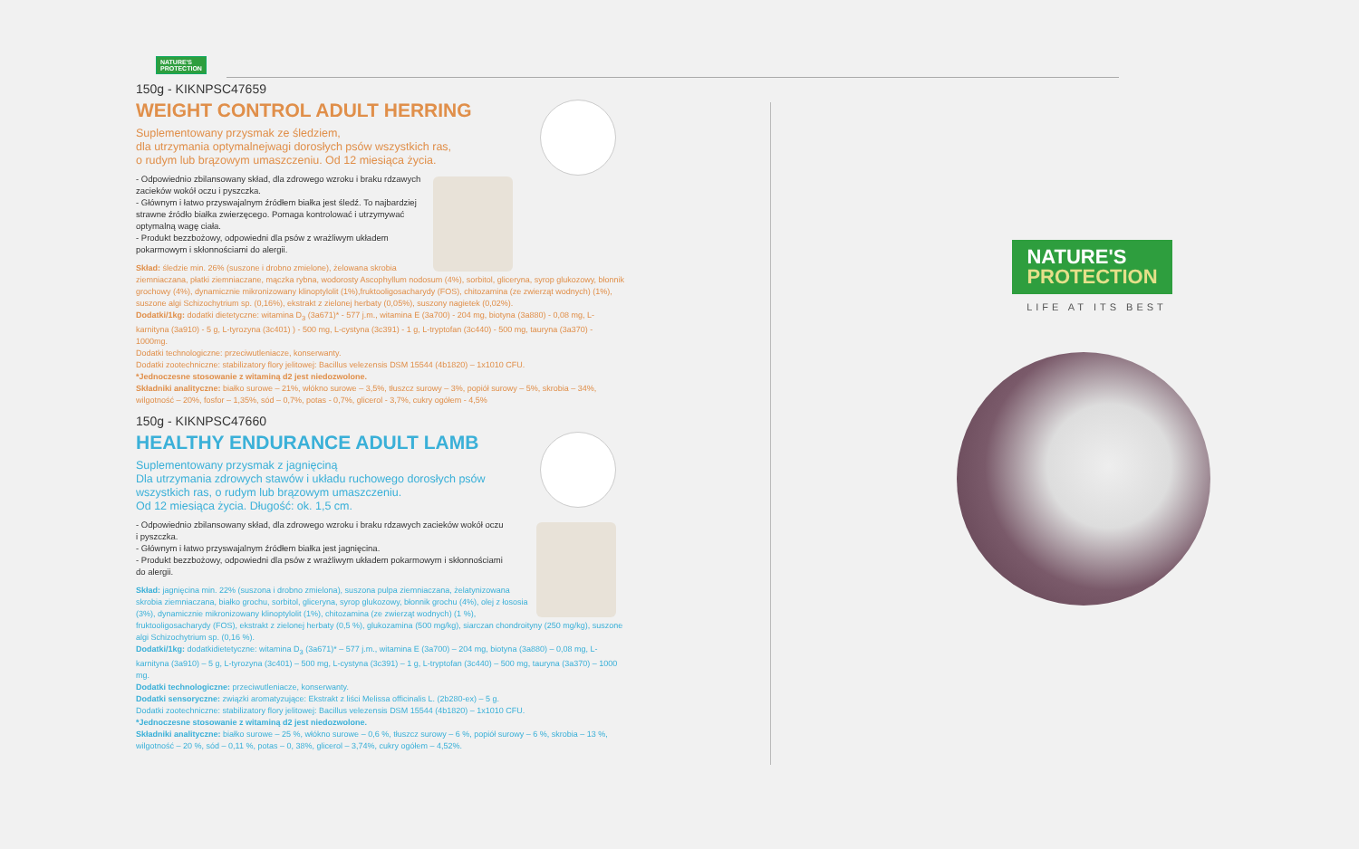NATURE'S
PROTECTION
150g - KIKNPSC47659
WEIGHT CONTROL ADULT HERRING
Suplementowany przysmak ze śledziem,
dla utrzymania optymalnejwagi dorosłych psów wszystkich ras,
o rudym lub brązowym umaszczeniu. Od 12 miesiąca życia.
- Odpowiednio zbilansowany skład, dla zdrowego wzroku i braku rdzawych zacieków wokół oczu i pyszczka.
- Głównym i łatwo przyswajalnym źródłem białka jest śledź. To najbardziej strawne źródło białka zwierzęcego. Pomaga kontrolować i utrzymywać optymalną wagę ciała.
- Produkt bezzbożowy, odpowiedni dla psów z wrażliwym układem pokarmowym i skłonnościami do alergii.
Skład: śledzie min. 26% (suszone i drobno zmielone), żelowana skrobia ziemniaczana, płatki ziemniaczane, mączka rybna, wodorosty Ascophyllum nodosum (4%), sorbitol, gliceryna, syrop glukozowy, błonnik grochowy (4%), dynamicznie mikronizowany klinoptylolit (1%),fruktooligosacharydy (FOS), chitozamina (ze zwierząt wodnych) (1%), suszone algi Schizochytrium sp. (0,16%), ekstrakt z zielonej herbaty (0,05%), suszony nagietek (0,02%).
Dodatki/1kg: dodatki dietetyczne: witamina D<sub>3</sub> (3a671)* - 577 j.m., witamina E (3a700) - 204 mg, biotyna (3a880) - 0,08 mg, L-karnityna (3a910) - 5 g, L-tyrozyna (3c401) ) - 500 mg, L-cystyna (3c391) - 1 g, L-tryptofan (3c440) - 500 mg, tauryna (3a370) - 1000mg.
Dodatki technologiczne: przeciwutleniacze, konserwanty.
Dodatki zootechniczne: stabilizatory flory jelitowej: Bacillus velezensis DSM 15544 (4b1820) – 1x1010 CFU.
*Jednoczesne stosowanie z witaminą d2 jest niedozwolone.
Składniki analityczne: białko surowe – 21%, włókno surowe – 3,5%, tłuszcz surowy – 3%, popiół surowy – 5%, skrobia – 34%, wilgotność – 20%, fosfor – 1,35%, sód – 0,7%, potas - 0,7%, glicerol - 3,7%, cukry ogółem - 4,5%
150g - KIKNPSC47660
HEALTHY ENDURANCE ADULT LAMB
Suplementowany przysmak z jagnięciną
Dla utrzymania zdrowych stawów i układu ruchowego dorosłych psów wszystkich ras, o rudym lub brązowym umaszczeniu.
Od 12 miesiąca życia. Długość: ok. 1,5 cm.
- Odpowiednio zbilansowany skład, dla zdrowego wzroku i braku rdzawych zacieków wokół oczu i pyszczka.
- Głównym i łatwo przyswajalnym źródłem białka jest jagnięcina.
- Produkt bezzbożowy, odpowiedni dla psów z wrażliwym układem pokarmowym i skłonnościami do alergii.
Skład: jagnięcina min. 22% (suszona i drobno zmielona), suszona pulpa ziemniaczana, żelatynizowana skrobia ziemniaczana, białko grochu, sorbitol, gliceryna, syrop glukozowy, błonnik grochu (4%), olej z łososia (3%), dynamicznie mikronizowany klinoptylolit (1%), chitozamina (ze zwierząt wodnych) (1 %), fruktooligosacharydy (FOS), ekstrakt z zielonej herbaty (0,5 %), glukozamina (500 mg/kg), siarczan chondroityny (250 mg/kg), suszone algi Schizochytrium sp. (0,16 %).
Dodatki/1kg: dodatkidietetyczne: witamina D<sub>3</sub> (3a671)* – 577 j.m., witamina E (3a700) – 204 mg, biotyna (3a880) – 0,08 mg, L-karnityna (3a910) – 5 g, L-tyrozyna (3c401) – 500 mg, L-cystyna (3c391) – 1 g, L-tryptofan (3c440) – 500 mg, tauryna (3a370) – 1000 mg.
Dodatki technologiczne: przeciwutleniacze, konserwanty.
Dodatki sensoryczne: związki aromatyzujące: Ekstrakt z liści Melissa officinalis L. (2b280-ex) – 5 g.
Dodatki zootechniczne: stabilizatory flory jelitowej: Bacillus velezensis DSM 15544 (4b1820) – 1x1010 CFU.
*Jednoczesne stosowanie z witaminą d2 jest niedozwolone.
Składniki analityczne: białko surowe – 25 %, włókno surowe – 0,6 %, tłuszcz surowy – 6 %, popiół surowy – 6 %, skrobia – 13 %, wilgotność – 20 %, sód – 0,11 %, potas – 0, 38%, glicerol – 3,74%, cukry ogółem – 4,52%.
NATURE'S
PROTECTION
LIFE AT ITS BEST